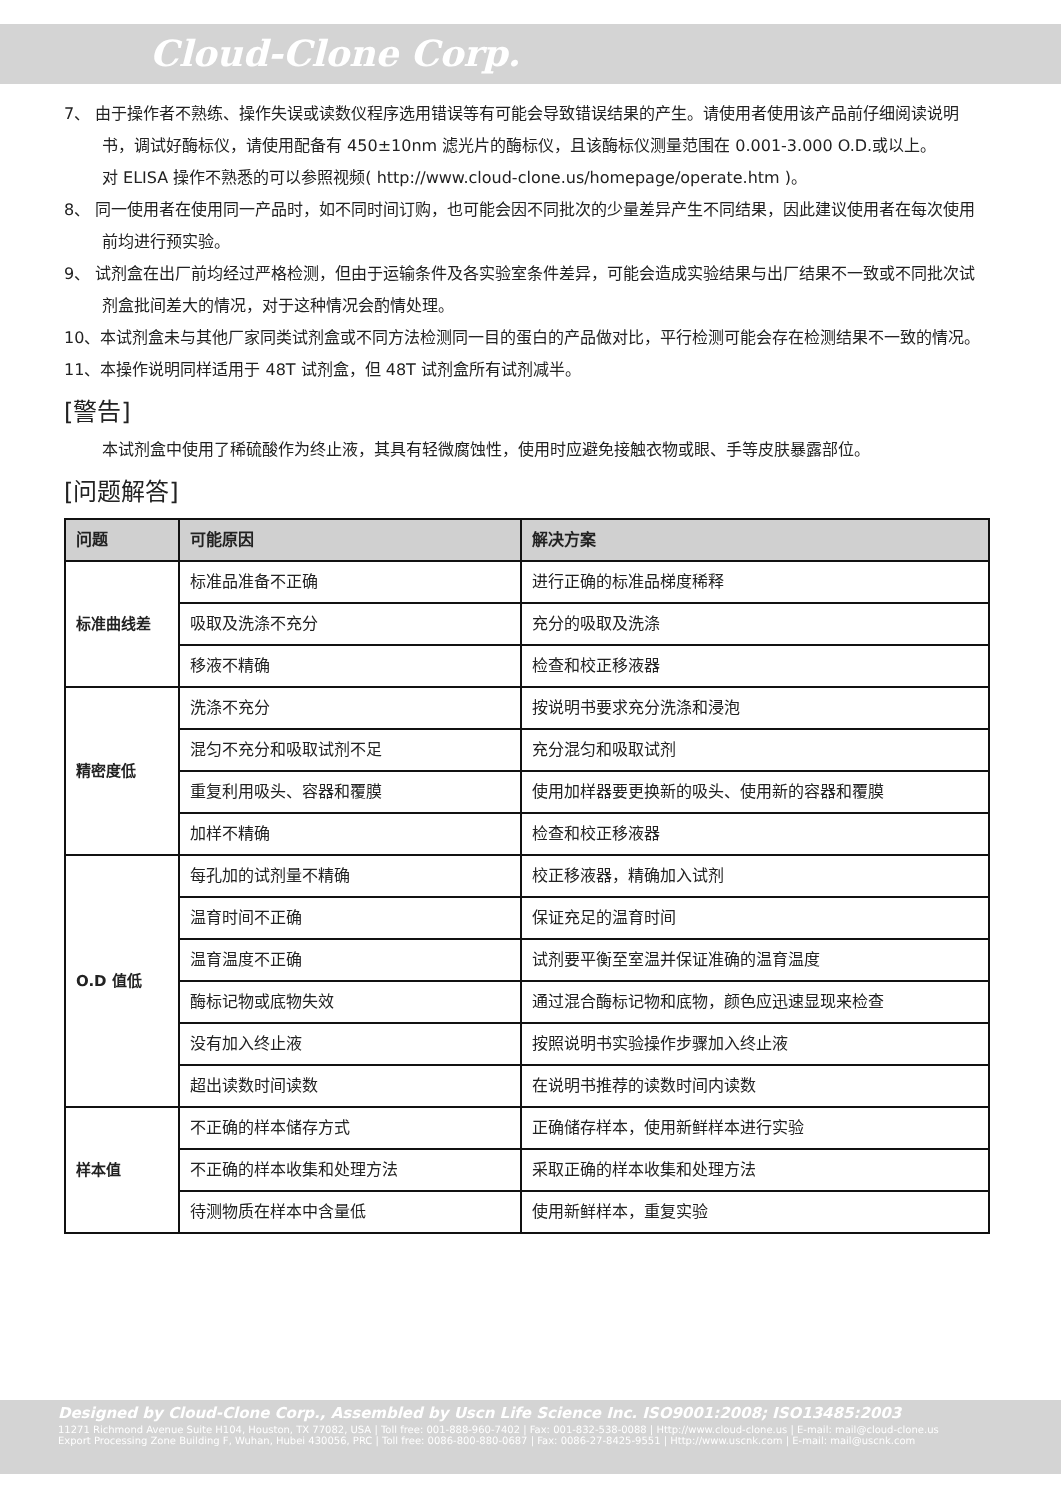Cloud-Clone Corp.
7、 由于操作者不熟练、操作失误或读数仪程序选用错误等有可能会导致错误结果的产生。请使用者使用该产品前仔细阅读说明书，调试好酶标仪，请使用配备有 450±10nm 滤光片的酶标仪，且该酶标仪测量范围在 0.001-3.000 O.D.或以上。
对 ELISA 操作不熟悉的可以参照视频( http://www.cloud-clone.us/homepage/operate.htm )。
8、 同一使用者在使用同一产品时，如不同时间订购，也可能会因不同批次的少量差异产生不同结果，因此建议使用者在每次使用前均进行预实验。
9、 试剂盒在出厂前均经过严格检测，但由于运输条件及各实验室条件差异，可能会造成实验结果与出厂结果不一致或不同批次试剂盒批间差大的情况，对于这种情况会酌情处理。
10、本试剂盒未与其他厂家同类试剂盒或不同方法检测同一目的蛋白的产品做对比，平行检测可能会存在检测结果不一致的情况。
11、本操作说明同样适用于 48T 试剂盒，但 48T 试剂盒所有试剂减半。
[警告]
本试剂盒中使用了稀硫酸作为终止液，其具有轻微腐蚀性，使用时应避免接触衣物或眼、手等皮肤暴露部位。
[问题解答]
| 问题 | 可能原因 | 解决方案 |
| --- | --- | --- |
| 标准曲线差 | 标准品准备不正确 | 进行正确的标准品梯度稀释 |
| | 吸取及洗涤不充分 | 充分的吸取及洗涤 |
| | 移液不精确 | 检查和校正移液器 |
| 精密度低 | 洗涤不充分 | 按说明书要求充分洗涤和浸泡 |
| | 混匀不充分和吸取试剂不足 | 充分混匀和吸取试剂 |
| | 重复利用吸头、容器和覆膜 | 使用加样器要更换新的吸头、使用新的容器和覆膜 |
| | 加样不精确 | 检查和校正移液器 |
| O.D 值低 | 每孔加的试剂量不精确 | 校正移液器，精确加入试剂 |
| | 温育时间不正确 | 保证充足的温育时间 |
| | 温育温度不正确 | 试剂要平衡至室温并保证准确的温育温度 |
| | 酶标记物或底物失效 | 通过混合酶标记物和底物，颜色应迅速显现来检查 |
| | 没有加入终止液 | 按照说明书实验操作步骤加入终止液 |
| | 超出读数时间读数 | 在说明书推荐的读数时间内读数 |
| 样本值 | 不正确的样本储存方式 | 正确储存样本，使用新鲜样本进行实验 |
| | 不正确的样本收集和处理方法 | 采取正确的样本收集和处理方法 |
| | 待测物质在样本中含量低 | 使用新鲜样本，重复实验 |
Designed by Cloud-Clone Corp., Assembled by Uscn Life Science Inc. ISO9001:2008; ISO13485:2003
11271 Richmond Avenue Suite H104, Houston, TX 77082, USA | Toll free: 001-888-960-7402 | Fax: 001-832-538-0088 | Http://www.cloud-clone.us | E-mail: mail@cloud-clone.us
Export Processing Zone Building F, Wuhan, Hubei 430056, PRC | Toll free: 0086-800-880-0687 | Fax: 0086-27-8425-9551 | Http://www.uscnk.com | E-mail: mail@uscnk.com